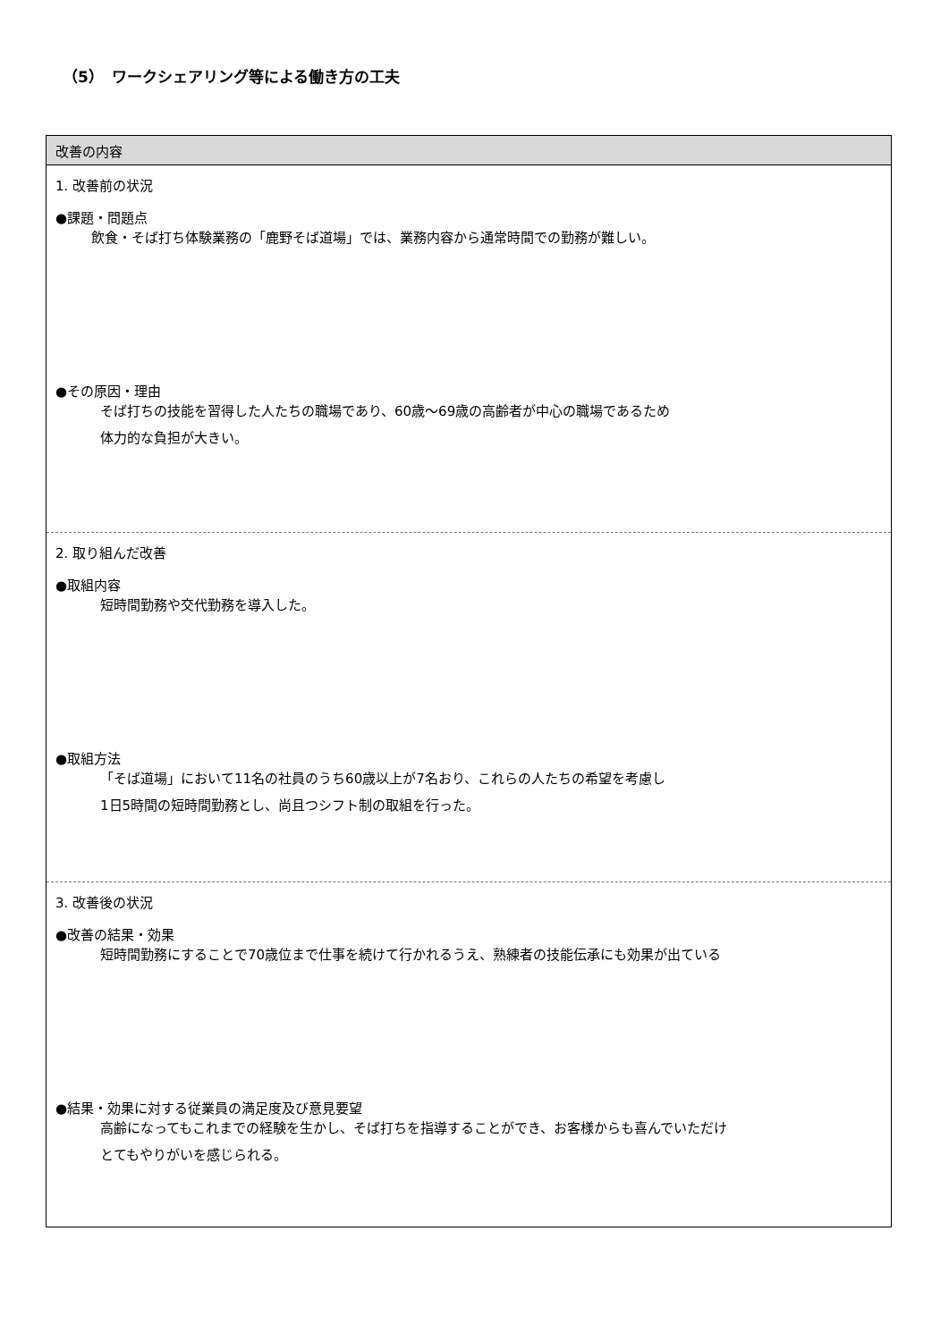（5）　ワークシェアリング等による働き方の工夫
改善の内容
1. 改善前の状況
●課題・問題点
飲食・そば打ち体験業務の「鹿野そば道場」では、業務内容から通常時間での勤務が難しい。
●その原因・理由
そば打ちの技能を習得した人たちの職場であり、60歳～69歳の高齢者が中心の職場であるため
体力的な負担が大きい。
2. 取り組んだ改善
●取組内容
短時間勤務や交代勤務を導入した。
●取組方法
「そば道場」において11名の社員のうち60歳以上が7名おり、これらの人たちの希望を考慮し
1日5時間の短時間勤務とし、尚且つシフト制の取組を行った。
3. 改善後の状況
●改善の結果・効果
短時間勤務にすることで70歳位まで仕事を続けて行かれるうえ、熟練者の技能伝承にも効果が出ている
●結果・効果に対する従業員の満足度及び意見要望
高齢になってもこれまでの経験を生かし、そば打ちを指導することができ、お客様からも喜んでいただけ
とてもやりがいを感じられる。